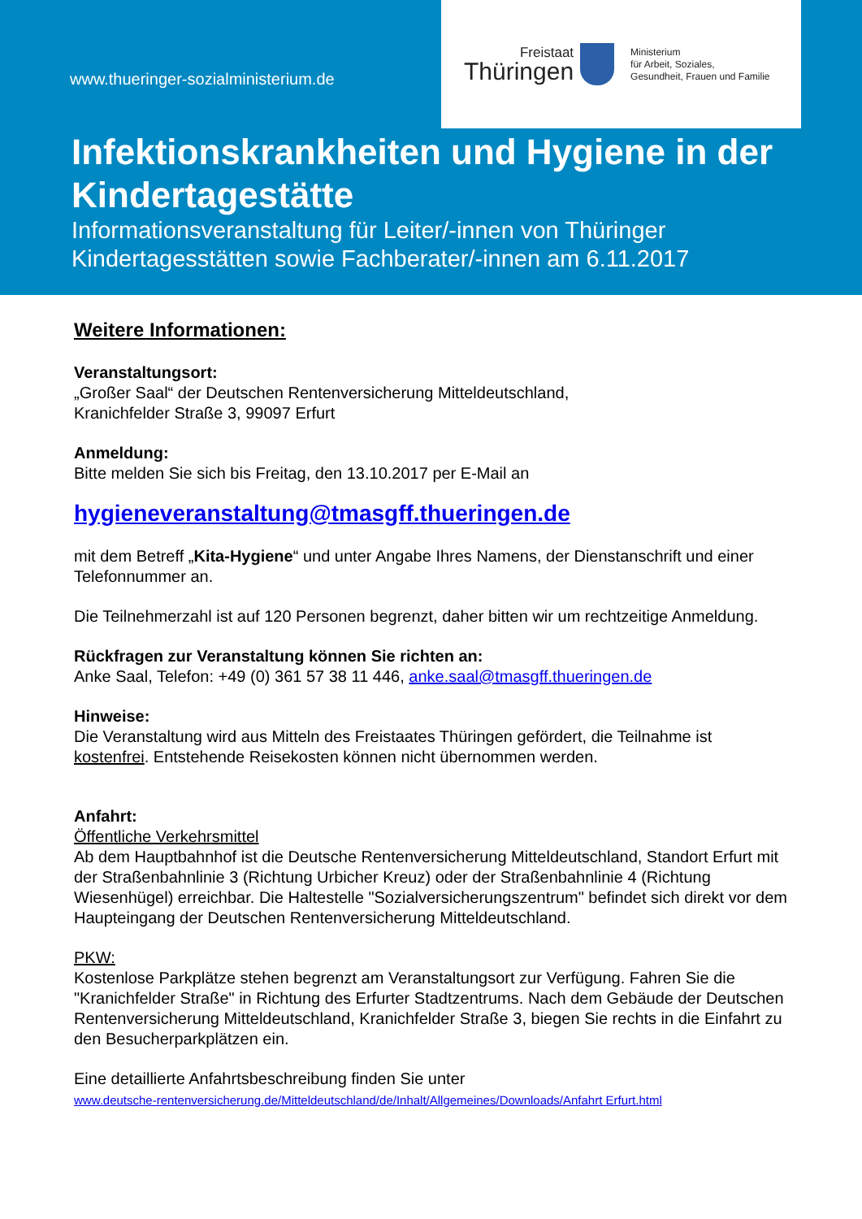www.thueringer-sozialministerium.de
Freistaat
Thüringen
Ministerium
für Arbeit, Soziales,
Gesundheit, Frauen und Familie
Infektionskrankheiten und Hygiene in der Kindertagestätte
Informationsveranstaltung für Leiter/-innen von Thüringer Kindertagesstätten sowie Fachberater/-innen am 6.11.2017
Weitere Informationen:
Veranstaltungsort:
„Großer Saal“ der Deutschen Rentenversicherung Mitteldeutschland,
Kranichfelder Straße 3, 99097 Erfurt
Anmeldung:
Bitte melden Sie sich bis Freitag, den 13.10.2017 per E-Mail an
hygieneveranstaltung@tmasgff.thueringen.de
mit dem Betreff „Kita-Hygiene“ und unter Angabe Ihres Namens, der Dienstanschrift und einer Telefonnummer an.
Die Teilnehmerzahl ist auf 120 Personen begrenzt, daher bitten wir um rechtzeitige Anmeldung.
Rückfragen zur Veranstaltung können Sie richten an:
Anke Saal, Telefon: +49 (0) 361 57 38 11 446, anke.saal@tmasgff.thueringen.de
Hinweise:
Die Veranstaltung wird aus Mitteln des Freistaates Thüringen gefördert, die Teilnahme ist kostenfrei. Entstehende Reisekosten können nicht übernommen werden.
Anfahrt:
Öffentliche Verkehrsmittel
Ab dem Hauptbahnhof ist die Deutsche Rentenversicherung Mitteldeutschland, Standort Erfurt mit der Straßenbahnlinie 3 (Richtung Urbicher Kreuz) oder der Straßenbahnlinie 4 (Richtung Wiesenhügel) erreichbar. Die Haltestelle "Sozialversicherungszentrum" befindet sich direkt vor dem Haupteingang der Deutschen Rentenversicherung Mitteldeutschland.
PKW:
Kostenlose Parkplätze stehen begrenzt am Veranstaltungsort zur Verfügung. Fahren Sie die "Kranichfelder Straße" in Richtung des Erfurter Stadtzentrums. Nach dem Gebäude der Deutschen Rentenversicherung Mitteldeutschland, Kranichfelder Straße 3, biegen Sie rechts in die Einfahrt zu den Besucherparkplätzen ein.
Eine detaillierte Anfahrtsbeschreibung finden Sie unter
www.deutsche-rentenversicherung.de/Mitteldeutschland/de/Inhalt/Allgemeines/Downloads/Anfahrt Erfurt.html